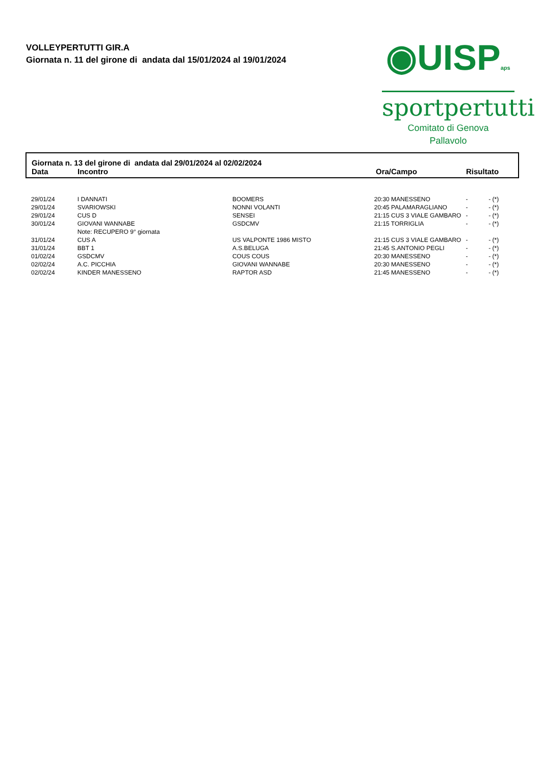VOLLEYPERTUTTI GIR.A
Giornata n. 11 del girone di andata dal 15/01/2024 al 19/01/2024
◉UISPaps
sportpertutti
Comitato di Genova
Pallavolo
Giornata n. 13 del girone di andata dal 29/01/2024 al 02/02/2024
| Data | Incontro | Ora/Campo | Risultato |
| --- | --- | --- | --- |
| 29/01/24 | I DANNATI | BOOMERS | 20:30 MANESSENO | - | - (*) |
| 29/01/24 | SVARIOWSKI | NONNI VOLANTI | 20:45 PALAMARAGLIANO | - | - (*) |
| 29/01/24 | CUS D | SENSEI | 21:15 CUS 3 VIALE GAMBARO | - | - (*) |
| 30/01/24 | GIOVANI WANNABE | GSDCMV | 21:15 TORRIGLIA | - | - (*) |
| | Note: RECUPERO 9° giornata | | | | |
| 31/01/24 | CUS A | US VALPONTE 1986 MISTO | 21:15 CUS 3 VIALE GAMBARO | - | - (*) |
| 31/01/24 | BBT 1 | A.S.BELUGA | 21:45 S.ANTONIO PEGLI | - | - (*) |
| 01/02/24 | GSDCMV | COUS COUS | 20:30 MANESSENO | - | - (*) |
| 02/02/24 | A.C. PICCHIA | GIOVANI WANNABE | 20:30 MANESSENO | - | - (*) |
| 02/02/24 | KINDER MANESSENO | RAPTOR ASD | 21:45 MANESSENO | - | - (*) |